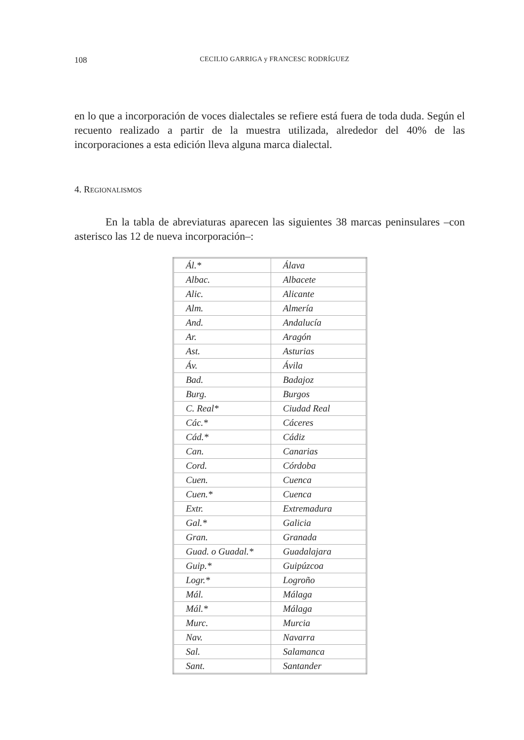108 CECILIO GARRIGA y FRANCESC RODRÍGUEZ
en lo que a incorporación de voces dialectales se refiere está fuera de toda duda. Según el recuento realizado a partir de la muestra utilizada, alrededor del 40% de las incorporaciones a esta edición lleva alguna marca dialectal.
4. REGIONALISMOS
En la tabla de abreviaturas aparecen las siguientes 38 marcas peninsulares –con asterisco las 12 de nueva incorporación–:
| Ál.* | Álava |
| Albac. | Albacete |
| Alic. | Alicante |
| Alm. | Almería |
| And. | Andalucía |
| Ar. | Aragón |
| Ast. | Asturias |
| Áv. | Ávila |
| Bad. | Badajoz |
| Burg. | Burgos |
| C. Real* | Ciudad Real |
| Các.* | Cáceres |
| Cád.* | Cádiz |
| Can. | Canarias |
| Cord. | Córdoba |
| Cuen. | Cuenca |
| Cuen.* | Cuenca |
| Extr. | Extremadura |
| Gal.* | Galicia |
| Gran. | Granada |
| Guad. o Guadal.* | Guadalajara |
| Guip.* | Guipúzcoa |
| Logr.* | Logroño |
| Mál. | Málaga |
| Mál.* | Málaga |
| Murc. | Murcia |
| Nav. | Navarra |
| Sal. | Salamanca |
| Sant. | Santander |